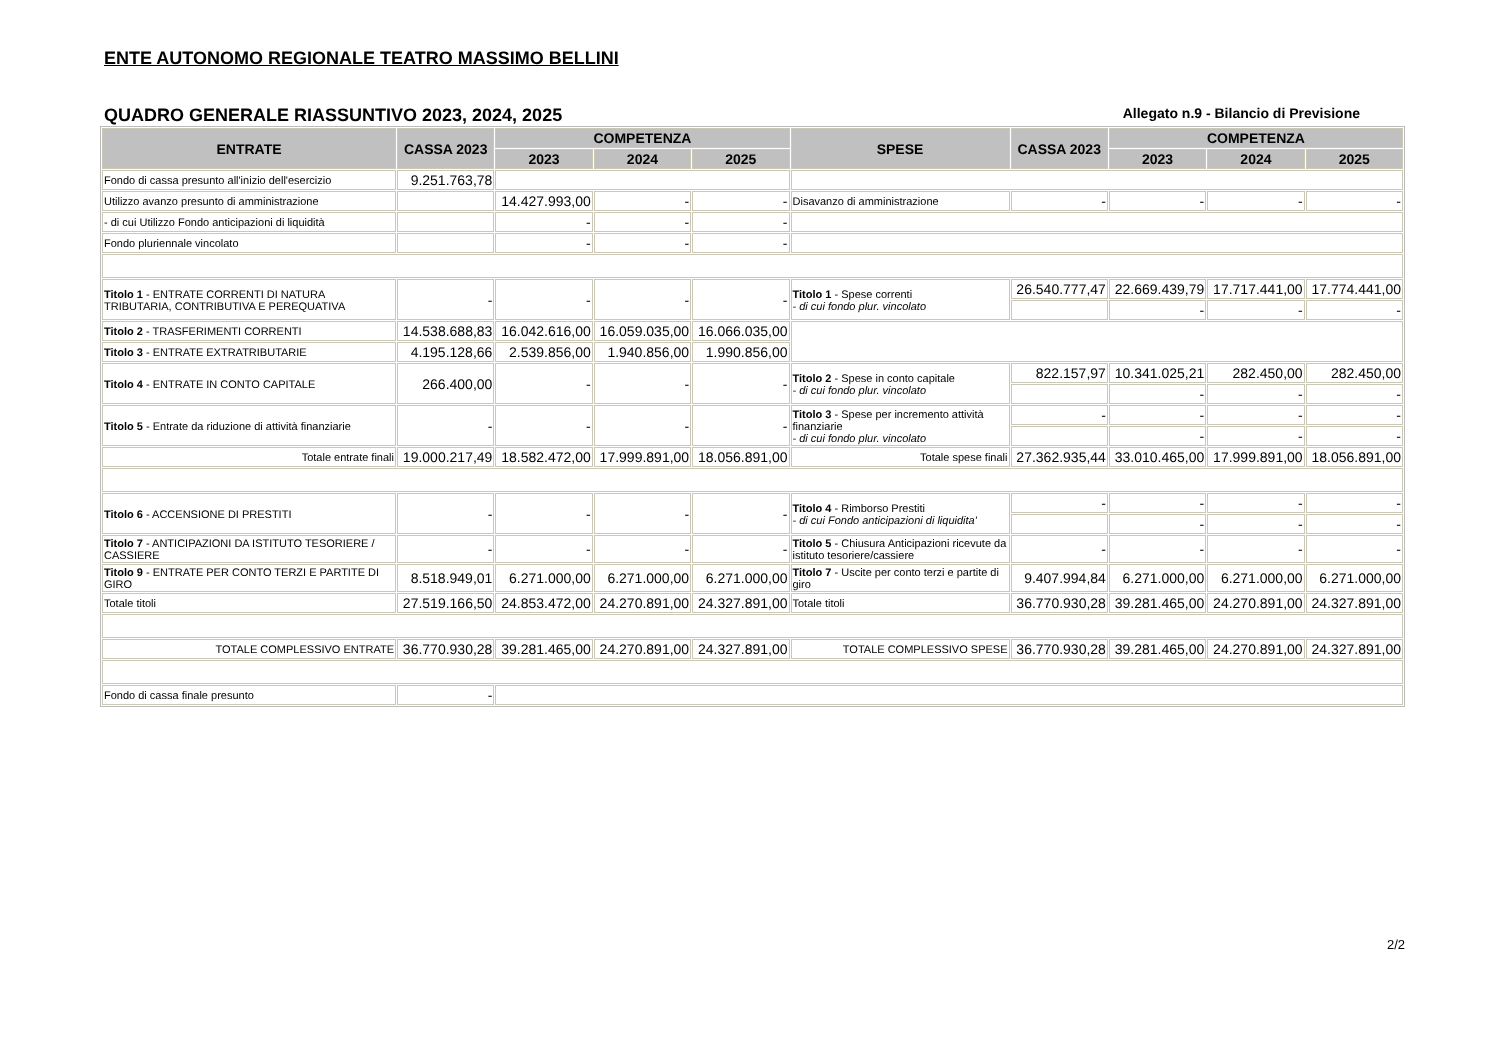ENTE AUTONOMO REGIONALE TEATRO MASSIMO BELLINI
QUADRO GENERALE RIASSUNTIVO 2023, 2024, 2025 Allegato n.9 - Bilancio di Previsione
| ENTRATE | CASSA 2023 | COMPETENZA | | | SPESE | CASSA 2023 | COMPETENZA | | |
| --- | --- | --- | --- | --- | --- | --- | --- | --- | --- |
| | | 2023 | 2024 | 2025 | | | 2023 | 2024 | 2025 |
| Fondo di cassa presunto all'inizio dell'esercizio | 9.251.763,78 | | | | | | | | |
| Utilizzo avanzo presunto di amministrazione | | 14.427.993,00 | - | - | Disavanzo di amministrazione | - | - | - | - |
| - di cui Utilizzo Fondo anticipazioni di liquidità | | - | - | - | | | | | |
| Fondo pluriennale vincolato | | - | - | - | | | | | |
| Titolo 1 - ENTRATE CORRENTI DI NATURA TRIBUTARIA, CONTRIBUTIVA E PEREQUATIVA | - | - | - | - | Titolo 1 - Spese correnti - di cui fondo plur. vincolato | 26.540.777,47 | 22.669.439,79 | 17.717.441,00 | 17.774.441,00 |
| | | | | | | | - | - | - |
| Titolo 2 - TRASFERIMENTI CORRENTI | 14.538.688,83 | 16.042.616,00 | 16.059.035,00 | 16.066.035,00 | | | | | |
| Titolo 3 - ENTRATE EXTRATRIBUTARIE | 4.195.128,66 | 2.539.856,00 | 1.940.856,00 | 1.990.856,00 | | | | | |
| Titolo 4 - ENTRATE IN CONTO CAPITALE | 266.400,00 | - | - | - | Titolo 2 - Spese in conto capitale - di cui fondo plur. vincolato | 822.157,97 | 10.341.025,21 | 282.450,00 | 282.450,00 |
| | | | | | | | - | - | - |
| Titolo 5 - Entrate da riduzione di attività finanziarie | - | - | - | - | Titolo 3 - Spese per incremento attività finanziarie - di cui fondo plur. vincolato | - | - | - | - |
| | | | | | | | - | - | - |
| Totale entrate finali | 19.000.217,49 | 18.582.472,00 | 17.999.891,00 | 18.056.891,00 | Totale spese finali | 27.362.935,44 | 33.010.465,00 | 17.999.891,00 | 18.056.891,00 |
| Titolo 6 - ACCENSIONE DI PRESTITI | - | - | - | - | Titolo 4 - Rimborso Prestiti - di cui Fondo anticipazioni di liquidita' | - | - | - | - |
| | | | | | | | - | - | - |
| Titolo 7 - ANTICIPAZIONI DA ISTITUTO TESORIERE / CASSIERE | - | - | - | - | Titolo 5 - Chiusura Anticipazioni ricevute da istituto tesoriere/cassiere | - | - | - | - |
| Titolo 9 - ENTRATE PER CONTO TERZI E PARTITE DI GIRO | 8.518.949,01 | 6.271.000,00 | 6.271.000,00 | 6.271.000,00 | Titolo 7 - Uscite per conto terzi e partite di giro | 9.407.994,84 | 6.271.000,00 | 6.271.000,00 | 6.271.000,00 |
| Totale titoli | 27.519.166,50 | 24.853.472,00 | 24.270.891,00 | 24.327.891,00 | Totale titoli | 36.770.930,28 | 39.281.465,00 | 24.270.891,00 | 24.327.891,00 |
| TOTALE COMPLESSIVO ENTRATE | 36.770.930,28 | 39.281.465,00 | 24.270.891,00 | 24.327.891,00 | TOTALE COMPLESSIVO SPESE | 36.770.930,28 | 39.281.465,00 | 24.270.891,00 | 24.327.891,00 |
| Fondo di cassa finale presunto | - | | | | | | | | |
2/2